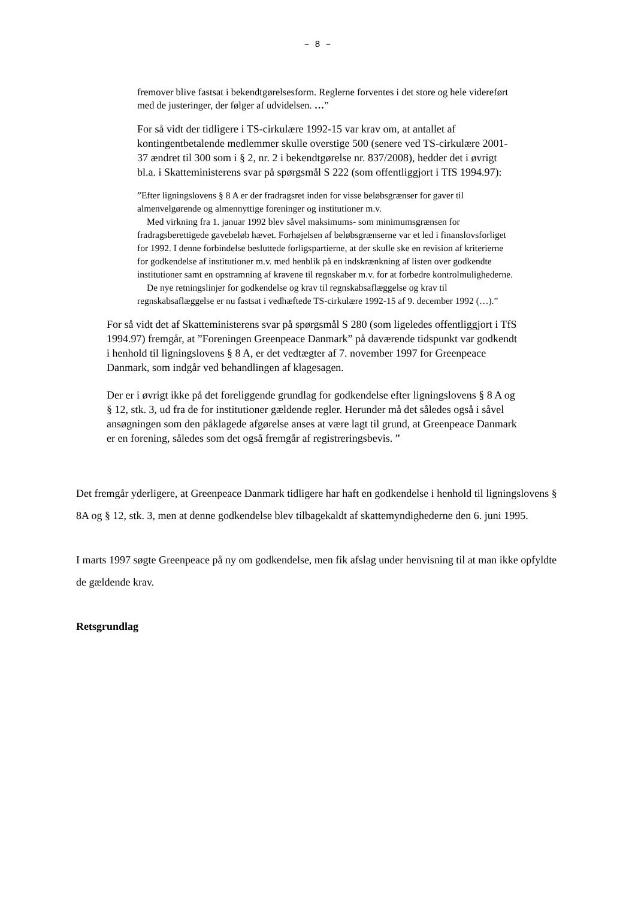– 8 –
fremover blive fastsat i bekendtgørelsesform. Reglerne forventes i det store og hele videreført med de justeringer, der følger af udvidelsen. …”
For så vidt der tidligere i TS-cirkulære 1992-15 var krav om, at antallet af kontingentbetalende medlemmer skulle overstige 500 (senere ved TS-cirkulære 2001-37 ændret til 300 som i § 2, nr. 2 i bekendtgørelse nr. 837/2008), hedder det i øvrigt bl.a. i Skatteministerens svar på spørgsmål S 222 (som offentliggjort i TfS 1994.97):
”Efter ligningslovens § 8 A er der fradragsret inden for visse beløbsgrænser for gaver til almenvelgørende og almennyttige foreninger og institutioner m.v.
Med virkning fra 1. januar 1992 blev såvel maksimums- som minimumsgrænsen for fradragsberettigede gavebeløb hævet. Forhøjelsen af beløbsgrænserne var et led i finanslovsforliget for 1992. I denne forbindelse besluttede forligspartierne, at der skulle ske en revision af kriterierne for godkendelse af institutioner m.v. med henblik på en indskrænkning af listen over godkendte institutioner samt en opstramning af kravene til regnskaber m.v. for at forbedre kontrolmulighederne.
De nye retningslinjer for godkendelse og krav til regnskabsaflæggelse og krav til regnskabsaflæggelse er nu fastsat i vedhæftede TS-cirkulære 1992-15 af 9. december 1992 (…).”
For så vidt det af Skatteministerens svar på spørgsmål S 280 (som ligeledes offentliggjort i TfS 1994.97) fremgår, at ”Foreningen Greenpeace Danmark” på daværende tidspunkt var godkendt i henhold til ligningslovens § 8 A, er det vedtægter af 7. november 1997 for Greenpeace Danmark, som indgår ved behandlingen af klagesagen.
Der er i øvrigt ikke på det foreliggende grundlag for godkendelse efter ligningslovens § 8 A og § 12, stk. 3, ud fra de for institutioner gældende regler. Herunder må det således også i såvel ansøgningen som den påklagede afgørelse anses at være lagt til grund, at Greenpeace Danmark er en forening, således som det også fremgår af registreringsbevis. ”
Det fremgår yderligere, at Greenpeace Danmark tidligere har haft en godkendelse i henhold til ligningslovens § 8A og § 12, stk. 3, men at denne godkendelse blev tilbagekaldt af skattemyndighederne den 6. juni 1995.
I marts 1997 søgte Greenpeace på ny om godkendelse, men fik afslag under henvisning til at man ikke opfyldte de gældende krav.
Retsgrundlag